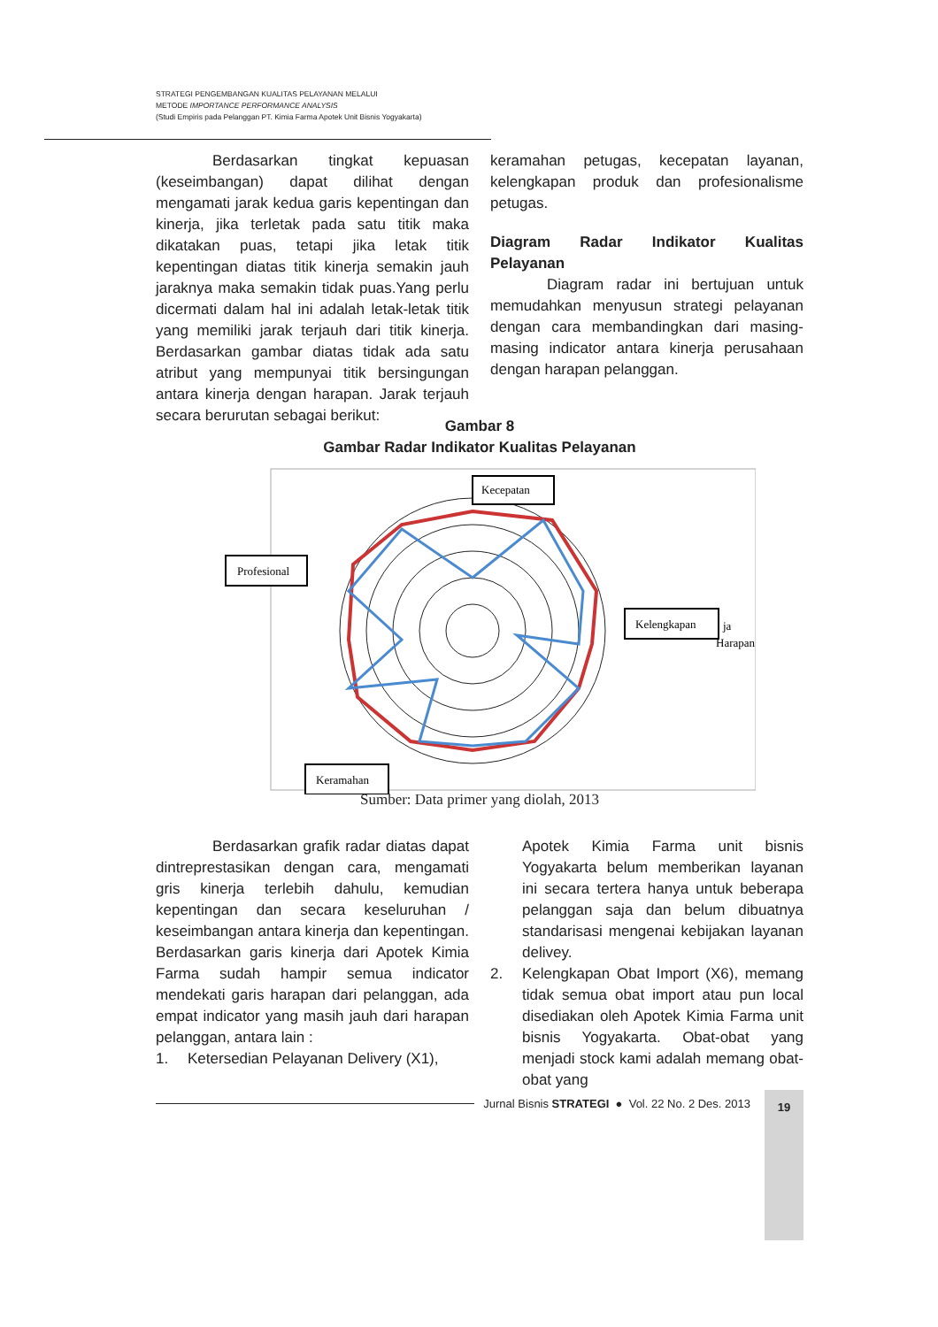STRATEGI PENGEMBANGAN KUALITAS PELAYANAN MELALUI
METODE IMPORTANCE PERFORMANCE ANALYSIS
(Studi Empiris pada Pelanggan PT. Kimia Farma Apotek Unit Bisnis Yogyakarta)
Berdasarkan tingkat kepuasan (keseimbangan) dapat dilihat dengan mengamati jarak kedua garis kepentingan dan kinerja, jika terletak pada satu titik maka dikatakan puas, tetapi jika letak titik kepentingan diatas titik kinerja semakin jauh jaraknya maka semakin tidak puas.Yang perlu dicermati dalam hal ini adalah letak-letak titik yang memiliki jarak terjauh dari titik kinerja. Berdasarkan gambar diatas tidak ada satu atribut yang mempunyai titik bersingungan antara kinerja dengan harapan. Jarak terjauh secara berurutan sebagai berikut:
keramahan petugas, kecepatan layanan, kelengkapan produk dan profesionalisme petugas.
Diagram Radar Indikator Kualitas Pelayanan
Diagram radar ini bertujuan untuk memudahkan menyusun strategi pelayanan dengan cara membandingkan dari masing-masing indicator antara kinerja perusahaan dengan harapan pelanggan.
Gambar 8
Gambar Radar Indikator Kualitas Pelayanan
Kecepatan
Profesional
Kelengkapan
Keramahan
ja
Harapan
Sumber: Data primer yang diolah, 2013
Berdasarkan grafik radar diatas dapat dintreprestasikan dengan cara, mengamati gris kinerja terlebih dahulu, kemudian kepentingan dan secara keseluruhan / keseimbangan antara kinerja dan kepentingan. Berdasarkan garis kinerja dari Apotek Kimia Farma sudah hampir semua indicator mendekati garis harapan dari pelanggan, ada empat indicator yang masih jauh dari harapan pelanggan, antara lain :
1. Ketersedian Pelayanan Delivery (X1),
Apotek Kimia Farma unit bisnis Yogyakarta belum memberikan layanan ini secara tertera hanya untuk beberapa pelanggan saja dan belum dibuatnya standarisasi mengenai kebijakan layanan delivey.
2. Kelengkapan Obat Import (X6), memang tidak semua obat import atau pun local disediakan oleh Apotek Kimia Farma unit bisnis Yogyakarta. Obat-obat yang menjadi stock kami adalah memang obat-obat yang
Jurnal Bisnis STRATEGI ● Vol. 22 No. 2 Des. 2013
19